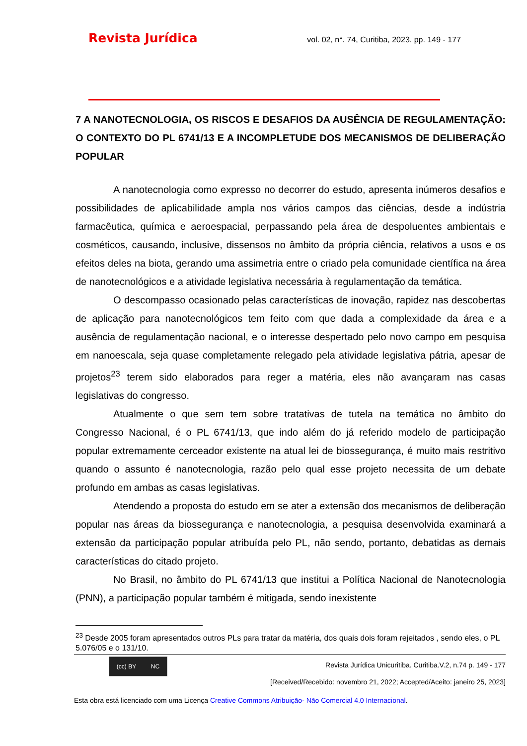Revista Jurídica vol. 02, n°. 74, Curitiba, 2023. pp. 149 - 177
7 A NANOTECNOLOGIA, OS RISCOS E DESAFIOS DA AUSÊNCIA DE REGULAMENTAÇÃO: O CONTEXTO DO PL 6741/13 E A INCOMPLETUDE DOS MECANISMOS DE DELIBERAÇÃO POPULAR
A nanotecnologia como expresso no decorrer do estudo, apresenta inúmeros desafios e possibilidades de aplicabilidade ampla nos vários campos das ciências, desde a indústria farmacêutica, química e aeroespacial, perpassando pela área de despoluentes ambientais e cosméticos, causando, inclusive, dissensos no âmbito da própria ciência, relativos a usos e os efeitos deles na biota, gerando uma assimetria entre o criado pela comunidade científica na área de nanotecnológicos e a atividade legislativa necessária à regulamentação da temática.
O descompasso ocasionado pelas características de inovação, rapidez nas descobertas de aplicação para nanotecnológicos tem feito com que dada a complexidade da área e a ausência de regulamentação nacional, e o interesse despertado pelo novo campo em pesquisa em nanoescala, seja quase completamente relegado pela atividade legislativa pátria, apesar de projetos<sup>23</sup> terem sido elaborados para reger a matéria, eles não avançaram nas casas legislativas do congresso.
Atualmente o que sem tem sobre tratativas de tutela na temática no âmbito do Congresso Nacional, é o PL 6741/13, que indo além do já referido modelo de participação popular extremamente cerceador existente na atual lei de biossegurança, é muito mais restritivo quando o assunto é nanotecnologia, razão pelo qual esse projeto necessita de um debate profundo em ambas as casas legislativas.
Atendendo a proposta do estudo em se ater a extensão dos mecanismos de deliberação popular nas áreas da biossegurança e nanotecnologia, a pesquisa desenvolvida examinará a extensão da participação popular atribuída pelo PL, não sendo, portanto, debatidas as demais características do citado projeto.
No Brasil, no âmbito do PL 6741/13 que institui a Política Nacional de Nanotecnologia (PNN), a participação popular também é mitigada, sendo inexistente
<sup>23</sup> Desde 2005 foram apresentados outros PLs para tratar da matéria, dos quais dois foram rejeitados , sendo eles, o PL 5.076/05 e o 131/10.
(cc) BY NC
Revista Jurídica Unicuritiba. Curitiba.V.2, n.74 p. 149 - 177
[Received/Recebido: novembro 21, 2022; Accepted/Aceito: janeiro 25, 2023]
Esta obra está licenciado com uma Licença Creative Commons Atribuição- Não Comercial 4.0 Internacional.